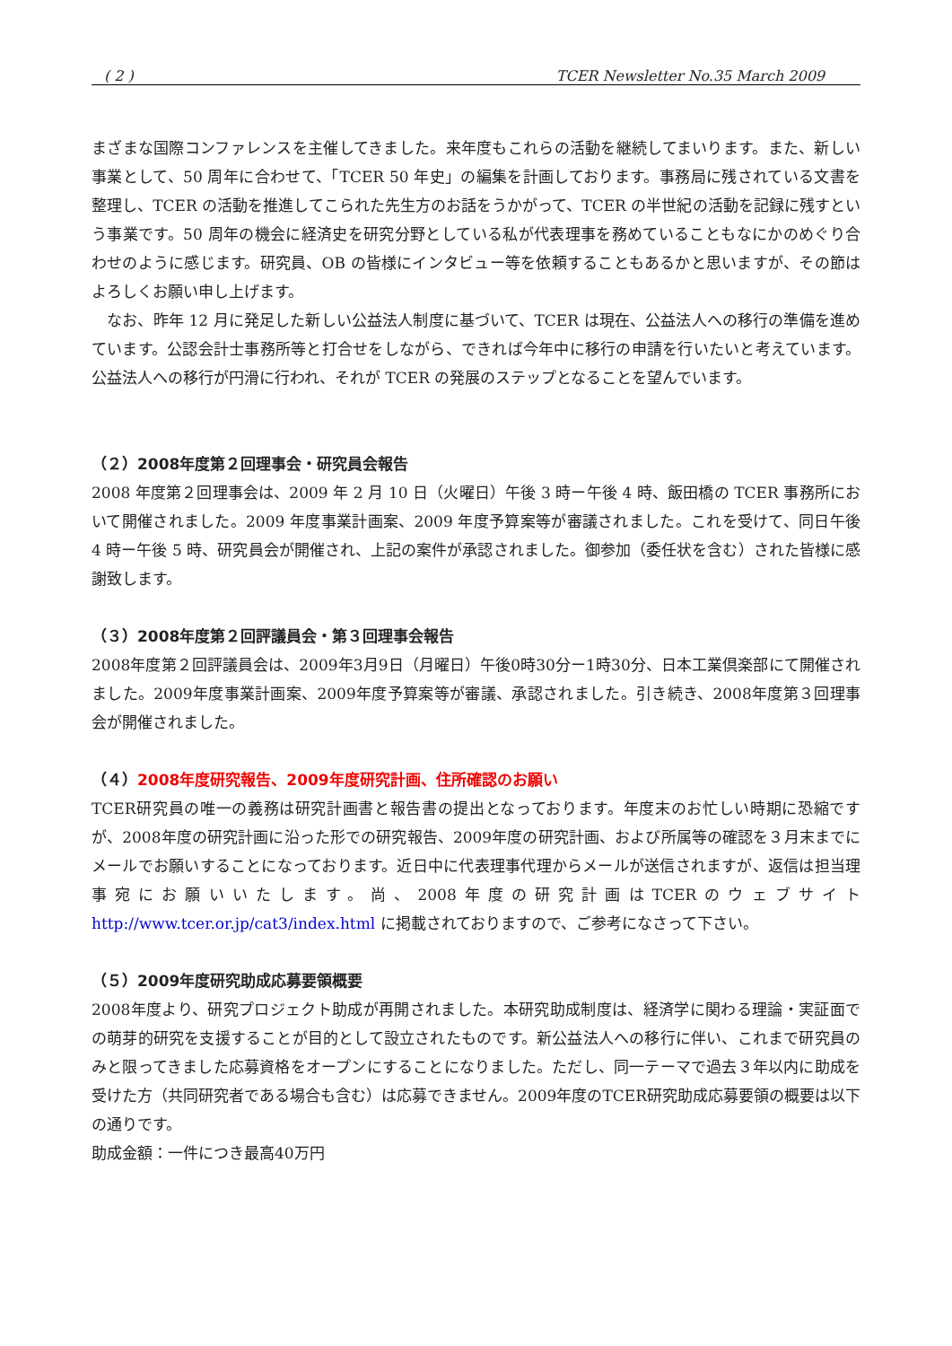( 2 ) TCER Newsletter No.35 March 2009
まざまな国際コンファレンスを主催してきました。来年度もこれらの活動を継続してまいります。また、新しい事業として、50 周年に合わせて、「TCER 50 年史」の編集を計画しております。事務局に残されている文書を整理し、TCER の活動を推進してこられた先生方のお話をうかがって、TCER の半世紀の活動を記録に残すという事業です。50 周年の機会に経済史を研究分野としている私が代表理事を務めていることもなにかのめぐり合わせのように感じます。研究員、OB の皆様にインタビュー等を依頼することもあるかと思いますが、その節はよろしくお願い申し上げます。
　なお、昨年 12 月に発足した新しい公益法人制度に基づいて、TCER は現在、公益法人への移行の準備を進めています。公認会計士事務所等と打合せをしながら、できれば今年中に移行の申請を行いたいと考えています。公益法人への移行が円滑に行われ、それが TCER の発展のステップとなることを望んでいます。
（２）2008年度第２回理事会・研究員会報告
2008 年度第２回理事会は、2009 年 2 月 10 日（火曜日）午後 3 時ー午後 4 時、飯田橋の TCER 事務所において開催されました。2009 年度事業計画案、2009 年度予算案等が審議されました。これを受けて、同日午後 4 時ー午後 5 時、研究員会が開催され、上記の案件が承認されました。御参加（委任状を含む）された皆様に感謝致します。
（３）2008年度第２回評議員会・第３回理事会報告
2008年度第２回評議員会は、2009年3月9日（月曜日）午後0時30分ー1時30分、日本工業倶楽部にて開催されました。2009年度事業計画案、2009年度予算案等が審議、承認されました。引き続き、2008年度第３回理事会が開催されました。
（４）2008年度研究報告、2009年度研究計画、住所確認のお願い
TCER研究員の唯一の義務は研究計画書と報告書の提出となっております。年度末のお忙しい時期に恐縮ですが、2008年度の研究計画に沿った形での研究報告、2009年度の研究計画、および所属等の確認を３月末までにメールでお願いすることになっております。近日中に代表理事代理からメールが送信されますが、返信は担当理事宛にお願いいたします。尚、2008年度の研究計画はTCERのウェブサイト　http://www.tcer.or.jp/cat3/index.html に掲載されておりますので、ご参考になさって下さい。
（５）2009年度研究助成応募要領概要
2008年度より、研究プロジェクト助成が再開されました。本研究助成制度は、経済学に関わる理論・実証面での萌芽的研究を支援することが目的として設立されたものです。新公益法人への移行に伴い、これまで研究員のみと限ってきました応募資格をオープンにすることになりました。ただし、同一テーマで過去３年以内に助成を受けた方（共同研究者である場合も含む）は応募できません。2009年度のTCER研究助成応募要領の概要は以下の通りです。
助成金額：一件につき最高40万円